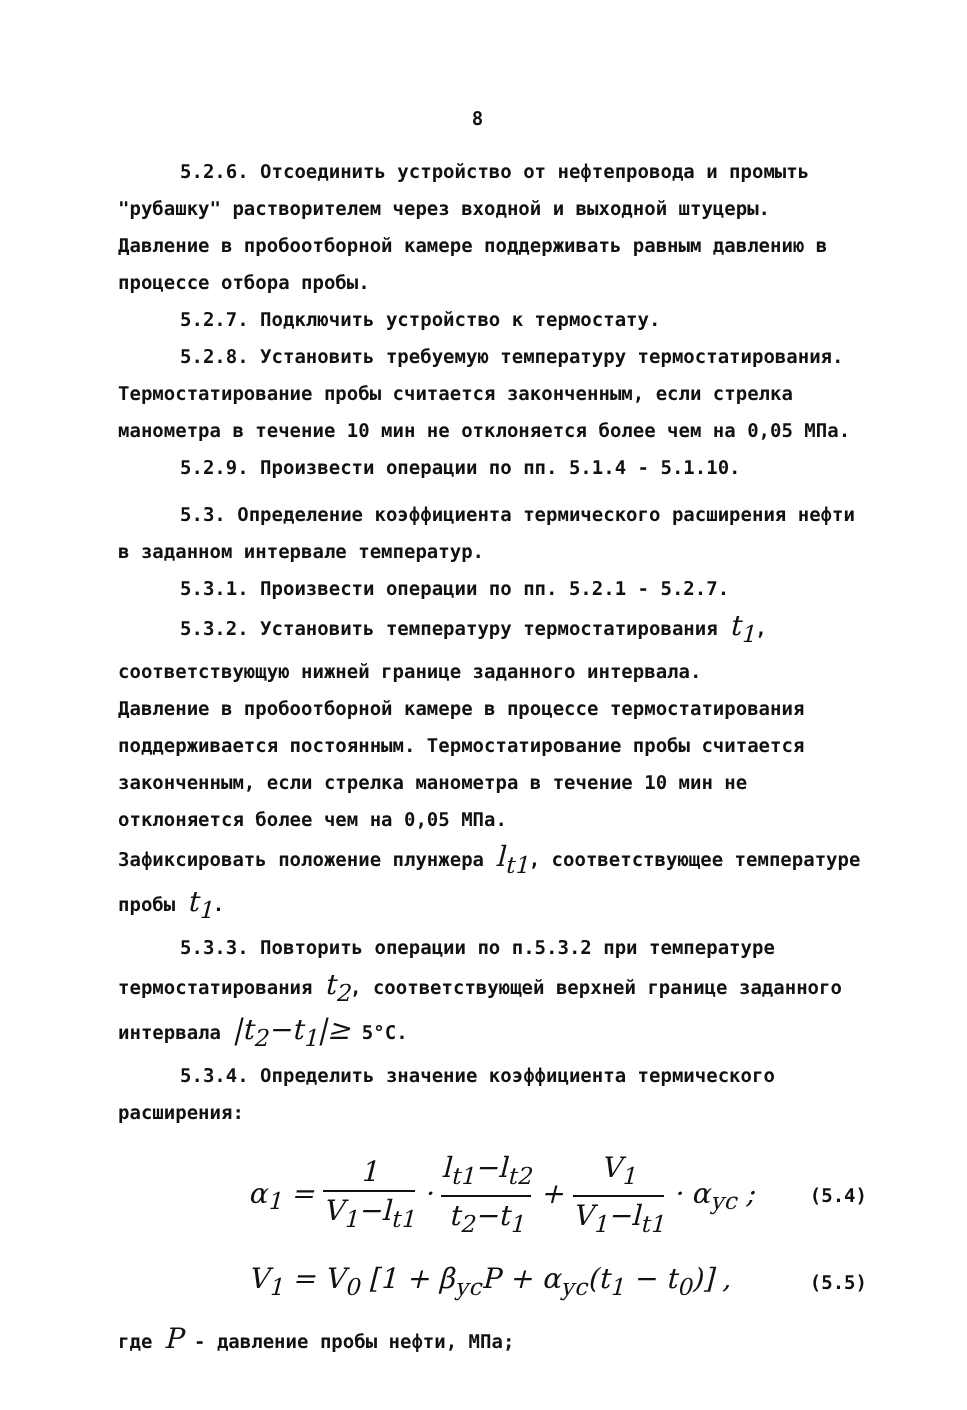8
5.2.6. Отсоединить устройство от нефтепровода и промыть "рубашку" растворителем через входной и выходной штуцеры. Давление в пробоотборной камере поддерживать равным давлению в процессе отбора пробы.
5.2.7. Подключить устройство к термостату.
5.2.8. Установить требуемую температуру термостатирования. Термостатирование пробы считается законченным, если стрелка манометра в течение 10 мин не отклоняется более чем на 0,05 МПа.
5.2.9. Произвести операции по пп. 5.1.4 - 5.1.10.
5.3. Определение коэффициента термического расширения нефти в заданном интервале температур.
5.3.1. Произвести операции по пп. 5.2.1 - 5.2.7.
5.3.2. Установить температуру термостатирования t<sub>1</sub>, соответствующую нижней границе заданного интервала.
Давление в пробоотборной камере в процессе термостатирования поддерживается постоянным. Термостатирование пробы считается законченным, если стрелка манометра в течение 10 мин не отклоняется более чем на 0,05 МПа.
Зафиксировать положение плунжера l<sub>t1</sub>, соответствующее температуре пробы t<sub>1</sub>.
5.3.3. Повторить операции по п.5.3.2 при температуре термостатирования t<sub>2</sub>, соответствующей верхней границе заданного интервала |t<sub>2</sub>−t<sub>1</sub>|≥ 5°С.
5.3.4. Определить значение коэффициента термического расширения:
α<sub>1</sub> = 1 V<sub>1</sub>−l<sub>t1</sub> · l<sub>t1</sub>−l<sub>t2</sub> t<sub>2</sub>−t<sub>1</sub> + V<sub>1</sub> V<sub>1</sub>−l<sub>t1</sub> · α<sub>ус</sub> ; (5.4)
V<sub>1</sub> = V<sub>0</sub> [1 + β<sub>ус</sub>P + α<sub>ус</sub>(t<sub>1</sub> − t<sub>0</sub>)] , (5.5)
где P - давление пробы нефти, МПа;